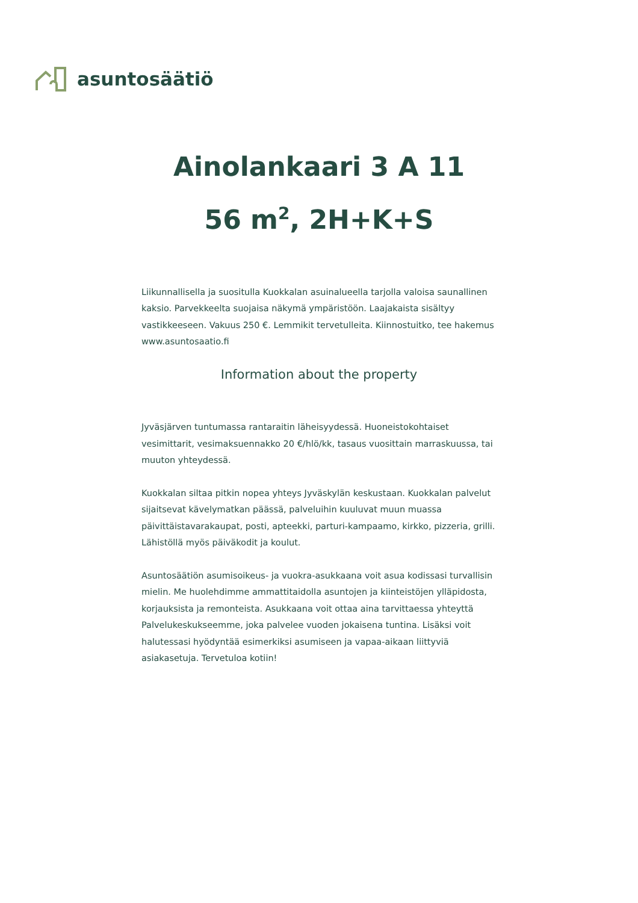asuntosäätiö
Ainolankaari 3 A 11
56 m<sup>2</sup>, 2H+K+S
Liikunnallisella ja suositulla Kuokkalan asuinalueella tarjolla valoisa saunallinen kaksio. Parvekkeelta suojaisa näkymä ympäristöön. Laajakaista sisältyy vastikkeeseen. Vakuus 250 €. Lemmikit tervetulleita. Kiinnostuitko, tee hakemus www.asuntosaatio.fi
Information about the property
Jyväsjärven tuntumassa rantaraitin läheisyydessä. Huoneistokohtaiset vesimittarit, vesimaksuennakko 20 €/hlö/kk, tasaus vuosittain marraskuussa, tai muuton yhteydessä.
Kuokkalan siltaa pitkin nopea yhteys Jyväskylän keskustaan. Kuokkalan palvelut sijaitsevat kävelymatkan päässä, palveluihin kuuluvat muun muassa päivittäistavarakaupat, posti, apteekki, parturi-kampaamo, kirkko, pizzeria, grilli. Lähistöllä myös päiväkodit ja koulut.
Asuntosäätiön asumisoikeus- ja vuokra-asukkaana voit asua kodissasi turvallisin mielin. Me huolehdimme ammattitaidolla asuntojen ja kiinteistöjen ylläpidosta, korjauksista ja remonteista. Asukkaana voit ottaa aina tarvittaessa yhteyttä Palvelukeskukseemme, joka palvelee vuoden jokaisena tuntina. Lisäksi voit halutessasi hyödyntää esimerkiksi asumiseen ja vapaa-aikaan liittyviä asiakasetuja. Tervetuloa kotiin!